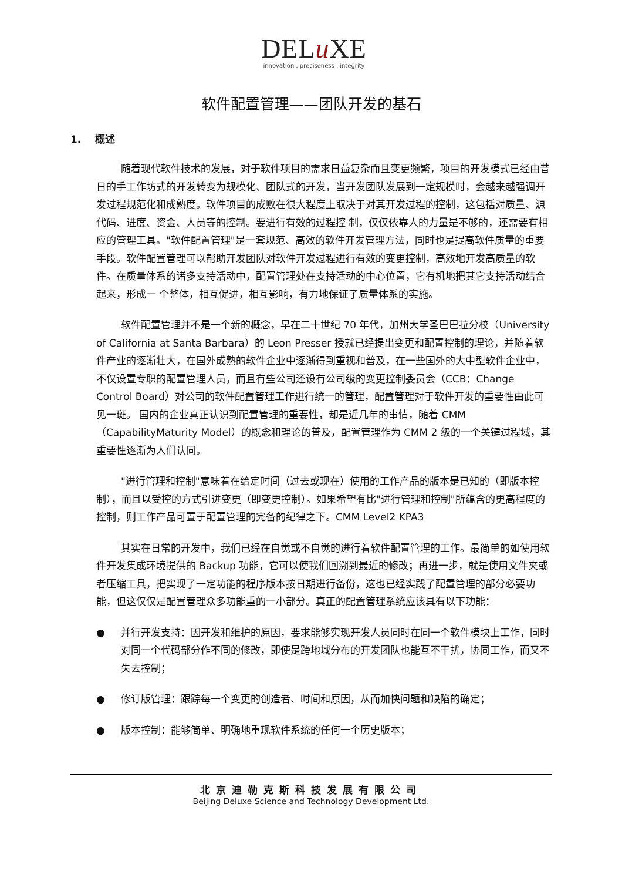DELu XE
innovation . preciseness . integrity
软件配置管理——团队开发的基石
1. 概述
随着现代软件技术的发展，对于软件项目的需求日益复杂而且变更频繁，项目的开发模式已经由昔日的手工作坊式的开发转变为规模化、团队式的开发，当开发团队发展到一定规模时，会越来越强调开发过程规范化和成熟度。软件项目的成败在很大程度上取决于对其开发过程的控制，这包括对质量、源代码、进度、资金、人员等的控制。要进行有效的过程控 制，仅仅依靠人的力量是不够的，还需要有相应的管理工具。"软件配置管理"是一套规范、高效的软件开发管理方法，同时也是提高软件质量的重要手段。软件配置管理可以帮助开发团队对软件开发过程进行有效的变更控制，高效地开发高质量的软件。在质量体系的诸多支持活动中，配置管理处在支持活动的中心位置，它有机地把其它支持活动结合起来，形成一 个整体，相互促进，相互影响，有力地保证了质量体系的实施。
软件配置管理并不是一个新的概念，早在二十世纪 70 年代，加州大学圣巴巴拉分校（University of California at Santa Barbara）的 Leon Presser 授就已经提出变更和配置控制的理论，并随着软件产业的逐渐壮大，在国外成熟的软件企业中逐渐得到重视和普及，在一些国外的大中型软件企业中，不仅设置专职的配置管理人员，而且有些公司还设有公司级的变更控制委员会（CCB：Change Control Board）对公司的软件配置管理工作进行统一的管理，配置管理对于软件开发的重要性由此可见一斑。 国内的企业真正认识到配置管理的重要性，却是近几年的事情，随着 CMM（CapabilityMaturity Model）的概念和理论的普及，配置管理作为 CMM 2 级的一个关键过程域，其重要性逐渐为人们认同。
"进行管理和控制"意味着在给定时间（过去或现在）使用的工作产品的版本是已知的（即版本控制），而且以受控的方式引进变更（即变更控制）。如果希望有比"进行管理和控制"所蕴含的更高程度的控制，则工作产品可置于配置管理的完备的纪律之下。CMM Level2 KPA3
其实在日常的开发中，我们已经在自觉或不自觉的进行着软件配置管理的工作。最简单的如使用软件开发集成环境提供的 Backup 功能，它可以使我们回溯到最近的修改；再进一步，就是使用文件夹或者压缩工具，把实现了一定功能的程序版本按日期进行备份，这也已经实践了配置管理的部分必要功能，但这仅仅是配置管理众多功能重的一小部分。真正的配置管理系统应该具有以下功能：
● 并行开发支持：因开发和维护的原因，要求能够实现开发人员同时在同一个软件模块上工作，同时对同一个代码部分作不同的修改，即使是跨地域分布的开发团队也能互不干扰，协同工作，而又不失去控制；
● 修订版管理：跟踪每一个变更的创造者、时间和原因，从而加快问题和缺陷的确定；
● 版本控制：能够简单、明确地重现软件系统的任何一个历史版本；
北京迪勒克斯科技发展有限公司
Beijing Deluxe Science and Technology Development Ltd.